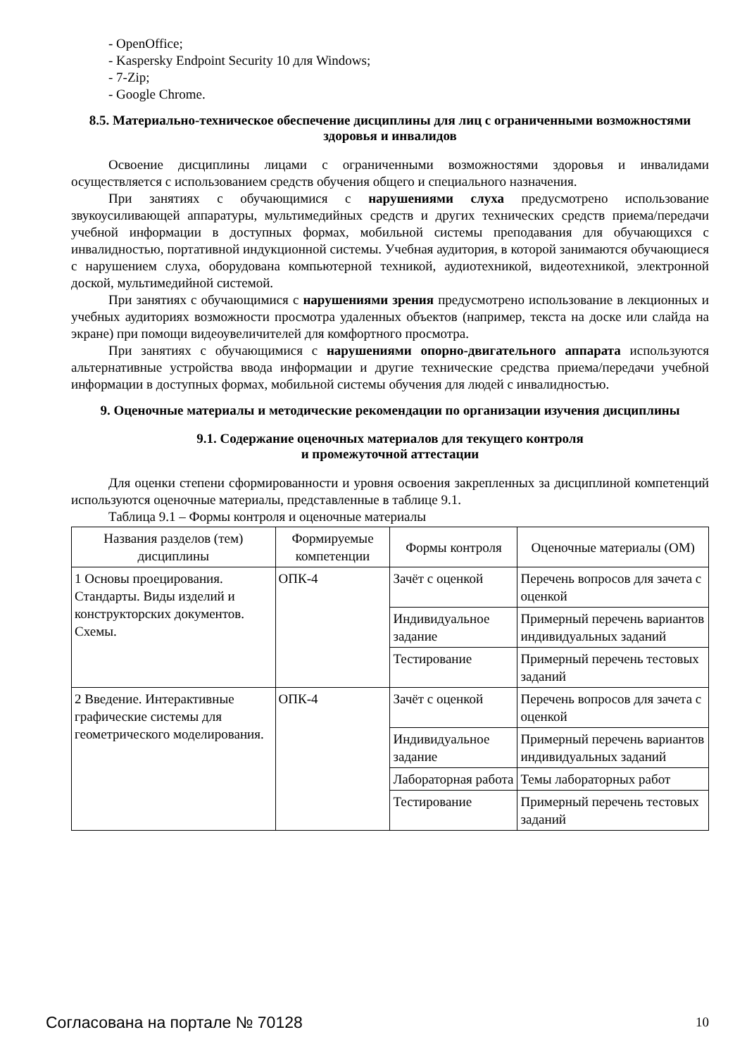- OpenOffice;
- Kaspersky Endpoint Security 10 для Windows;
- 7-Zip;
- Google Chrome.
8.5. Материально-техническое обеспечение дисциплины для лиц с ограниченными возможностями здоровья и инвалидов
Освоение дисциплины лицами с ограниченными возможностями здоровья и инвалидами осуществляется с использованием средств обучения общего и специального назначения.
При занятиях с обучающимися с нарушениями слуха предусмотрено использование звукоусиливающей аппаратуры, мультимедийных средств и других технических средств приема/передачи учебной информации в доступных формах, мобильной системы преподавания для обучающихся с инвалидностью, портативной индукционной системы. Учебная аудитория, в которой занимаются обучающиеся с нарушением слуха, оборудована компьютерной техникой, аудиотехникой, видеотехникой, электронной доской, мультимедийной системой.
При занятиях с обучающимися с нарушениями зрения предусмотрено использование в лекционных и учебных аудиториях возможности просмотра удаленных объектов (например, текста на доске или слайда на экране) при помощи видеоувеличителей для комфортного просмотра.
При занятиях с обучающимися с нарушениями опорно-двигательного аппарата используются альтернативные устройства ввода информации и другие технические средства приема/передачи учебной информации в доступных формах, мобильной системы обучения для людей с инвалидностью.
9. Оценочные материалы и методические рекомендации по организации изучения дисциплины
9.1. Содержание оценочных материалов для текущего контроля
и промежуточной аттестации
Для оценки степени сформированности и уровня освоения закрепленных за дисциплиной компетенций используются оценочные материалы, представленные в таблице 9.1.
Таблица 9.1 – Формы контроля и оценочные материалы
| Названия разделов (тем) дисциплины | Формируемые компетенции | Формы контроля | Оценочные материалы (ОМ) |
| --- | --- | --- | --- |
| 1 Основы проецирования. Стандарты. Виды изделий и конструкторских документов. Схемы. | ОПК-4 | Зачёт с оценкой | Перечень вопросов для зачета с оценкой |
| | | Индивидуальное задание | Примерный перечень вариантов индивидуальных заданий |
| | | Тестирование | Примерный перечень тестовых заданий |
| 2 Введение. Интерактивные графические системы для геометрического моделирования. | ОПК-4 | Зачёт с оценкой | Перечень вопросов для зачета с оценкой |
| | | Индивидуальное задание | Примерный перечень вариантов индивидуальных заданий |
| | | Лабораторная работа | Темы лабораторных работ |
| | | Тестирование | Примерный перечень тестовых заданий |
Согласована на портале № 70128 10